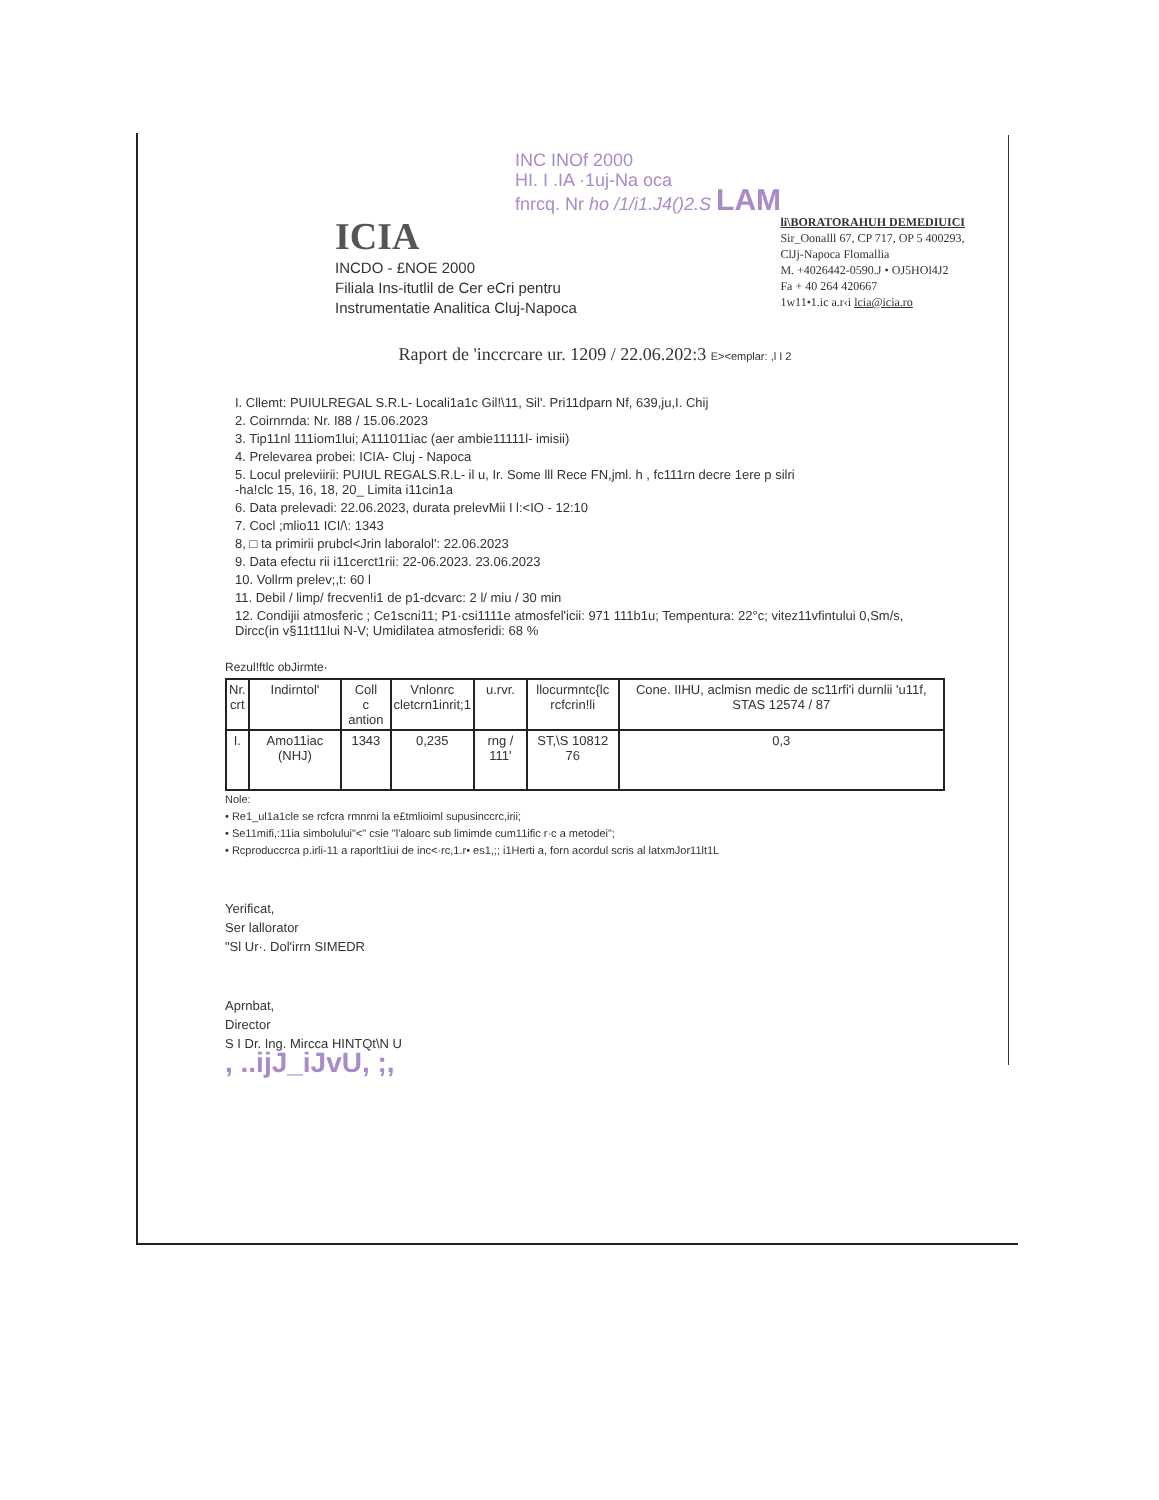INC INOf 2000
HI. I .IA ·1uj-Na oca
fnrcq. Nr ho /1/i1.J4()2.S LAM
ICIA
INCDO - £NOE 2000
Filiala Ins-itutlil de Cer eCri pentru
Instrumentatie Analitica Cluj-Napoca
li\BORATORAHUH DEMEDIUICI
Sir_Oonalll 67, CP 717, OP 5 400293,
ClJj-Napoca Flomallia
M. +4026442-0590.J • OJ5HOl4J2
Fa + 40 264 420667
1w11•1.ic a.r‹i lcia@icia.ro
Raport de 'inccrcare ur. 1209 / 22.06.202:3 E><emplar: ,l I 2
I. Cllemt: PUIULREGAL S.R.L- Locali1a1c Gil!\11, Sil'. Pri11dparn Nf, 639,ju,I. Chij
2. Coirnrnda: Nr. I88 / 15.06.2023
3. Tip11nl 111iom1lui; A111011iac (aer ambie11111l- imisii)
4. Prelevarea probei: ICIA- Cluj - Napoca
5. Locul preleviirii: PUIUL REGALS.R.L- il u, Ir. Some lll Rece FN,jml. h , fc111rn decre 1ere p silri
-ha!clc 15, 16, 18, 20_ Limita i11cin1a
6. Data prelevadi: 22.06.2023, durata prelevMii I l:<IO - 12:10
7. Cocl ;mlio11 ICI/\: 1343
8, □ ta primirii prubcl<Jrin laboralol': 22.06.2023
9. Data efectu rii i11cerct1rii: 22-06.2023. 23.06.2023
10. Vollrm prelev;,t: 60 l
11. Debil / limp/ frecven!i1 de p1-dcvarc: 2 l/ miu / 30 min
12. Condijii atmosferic ; Ce1scni11; P1·csi1111e atmosfel'icii: 971 111b1u; Tempentura: 22°c; vitez11vfintului 0,Sm/s,
Dircc(in v§11t11lui N-V; Umidilatea atmosferidi: 68 %
Rezul!ftlc obJirmte·
| Nr. crt | Indirntol' | Coll c antion | Vnlonrc cletcrn1inrit;1 | u.rvr. | llocurmntc{lc rcfcrin!li | Cone. IIHU, aclmisn medic de sc11rfi'i durnlii 'u11f, STAS 12574 / 87 |
| --- | --- | --- | --- | --- | --- | --- |
| I. | Amo11iac (NHJ) | 1343 | 0,235 | rng / 111' | ST,\S 10812 76 | 0,3 |
Nole:
• Re1_ul1a1cle se rcfcra rmnrni la e£tmlioiml supusinccrc,irii;
• Se11mifi,:11ia simbolului"<" csie "l'aloarc sub limimde cum11ific r·c a metodei";
• Rcproduccrca p.irli-11 a raporlt1iui de inc<·rc,1.r• es1,;; i1Herti a, forn acordul scris al latxmJor11lt1L
Yerificat,
Ser lallorator
"Sl Ur·. Dol'irrn SIMEDR
Aprnbat,
Director
S I Dr. Ing. Mircca HINTQt\N U
, ..ijJ_iJvU, ;,